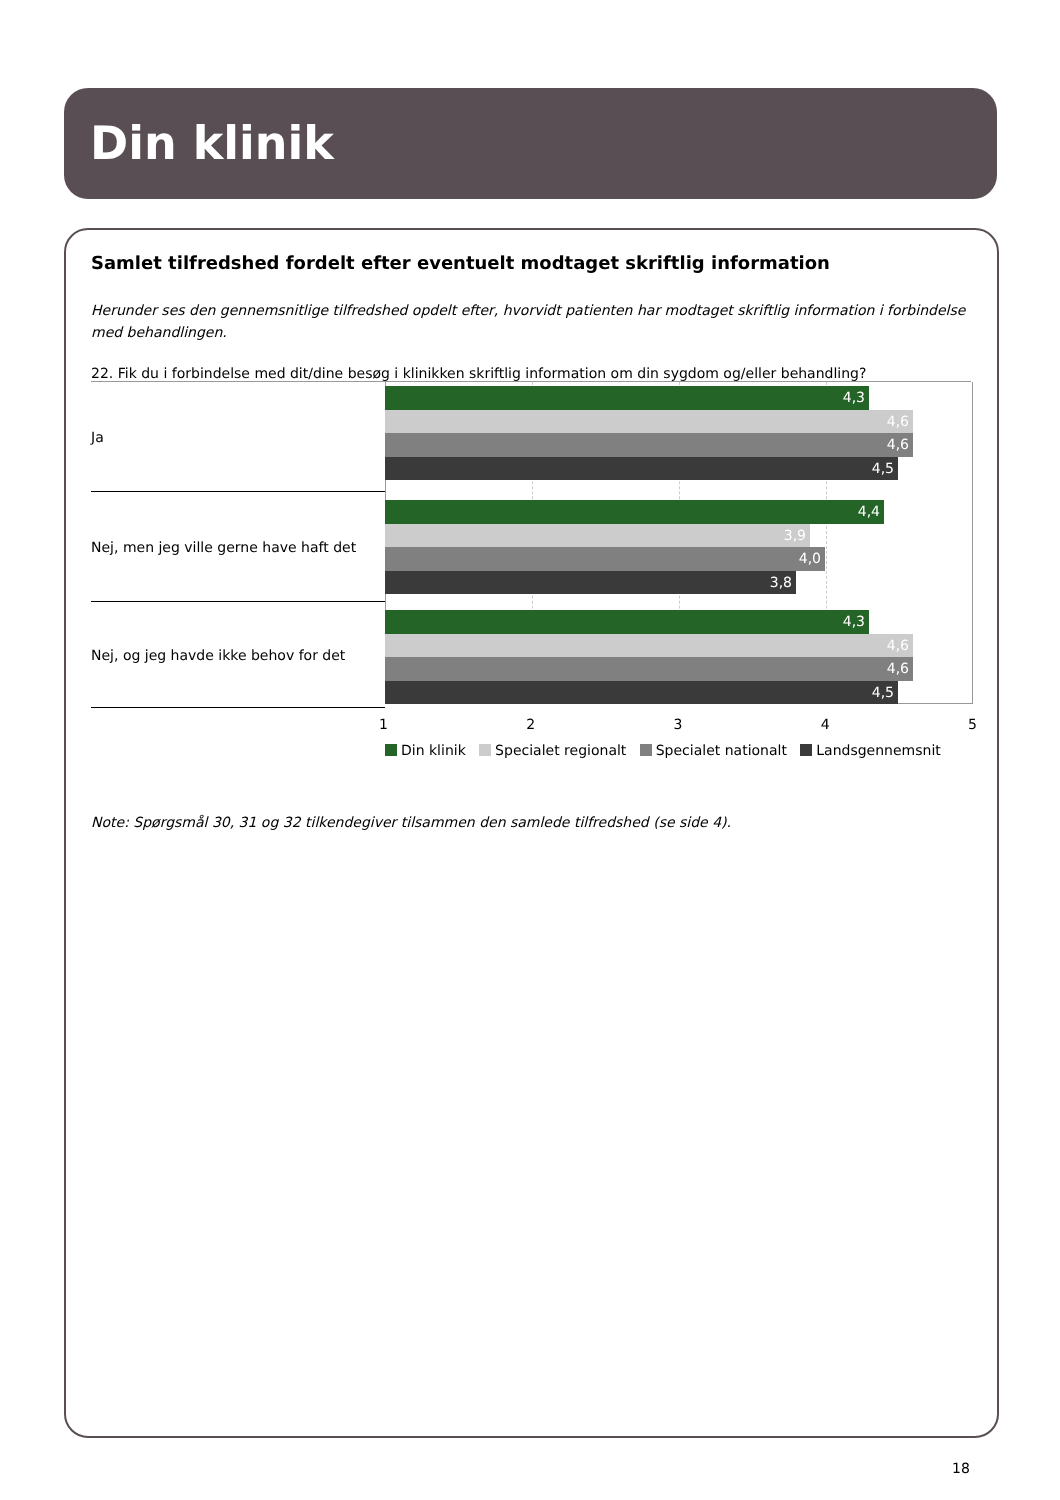Din klinik
Samlet tilfredshed fordelt efter eventuelt modtaget skriftlig information
Herunder ses den gennemsnitlige tilfredshed opdelt efter, hvorvidt patienten har modtaget skriftlig information i forbindelse med behandlingen.
22. Fik du i forbindelse med dit/dine besøg i klinikken skriftlig information om din sygdom og/eller behandling?
Ja
4,3
4,6
4,6
4,5
Nej, men jeg ville gerne have haft det
4,4
3,9
4,0
3,8
Nej, og jeg havde ikke behov for det
4,3
4,6
4,6
4,5
1 2 3 4 5
Din klinik Specialet regionalt Specialet nationalt Landsgennemsnit
Note: Spørgsmål 30, 31 og 32 tilkendegiver tilsammen den samlede tilfredshed (se side 4).
18